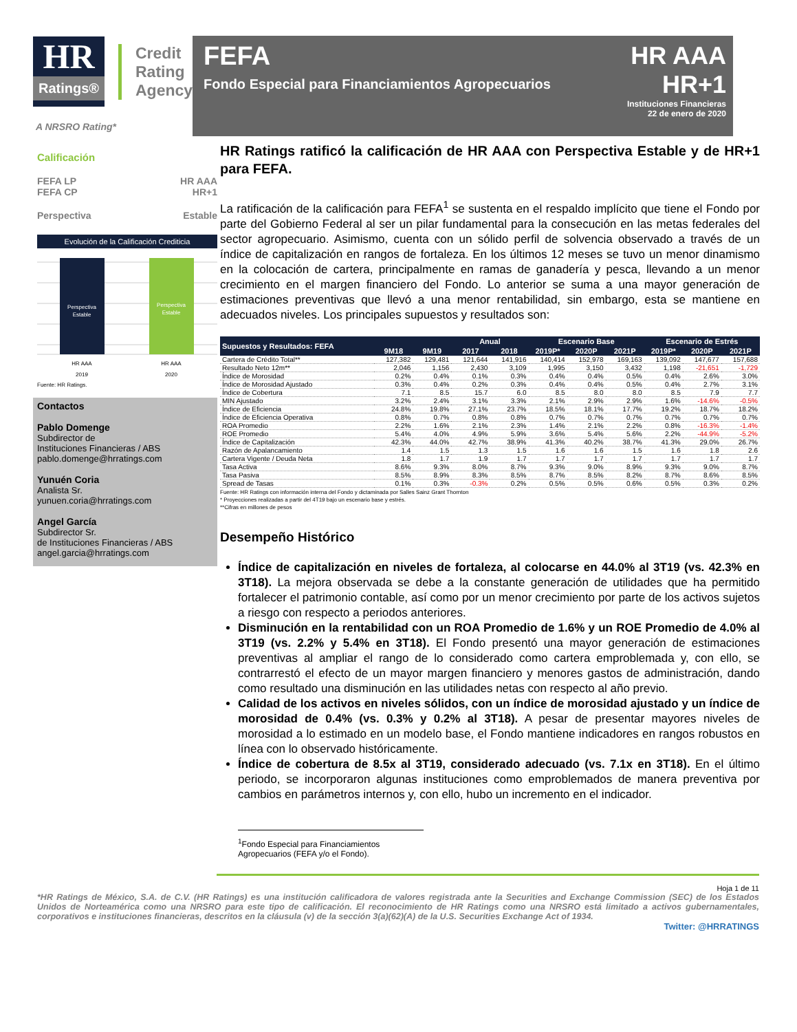HR
Ratings®
Credit
Rating
Agency
A NRSRO Rating*
Calificación
FEFA LP HR AAA
FEFA CP HR+1
Perspectiva Estable
Evolución de la Calificación Crediticia
Perspectiva
Estable
Perspectiva
Estable
HR AAA
HR AAA
2019
2020
Fuente: HR Ratings.
Contactos
Pablo Domenge
Subdirector de
Instituciones Financieras / ABS
pablo.domenge@hrratings.com
Yunuén Coria
Analista Sr.
yunuen.coria@hrratings.com
Angel García
Subdirector Sr.
de Instituciones Financieras / ABS
angel.garcia@hrratings.com
FEFA
Fondo Especial para Financiamientos Agropecuarios
HR AAA
HR+1
Instituciones Financieras
22 de enero de 2020
HR Ratings ratificó la calificación de HR AAA con Perspectiva Estable y de HR+1 para FEFA.
La ratificación de la calificación para FEFA<sup>1</sup> se sustenta en el respaldo implícito que tiene el Fondo por parte del Gobierno Federal al ser un pilar fundamental para la consecución en las metas federales del sector agropecuario. Asimismo, cuenta con un sólido perfil de solvencia observado a través de un índice de capitalización en rangos de fortaleza. En los últimos 12 meses se tuvo un menor dinamismo en la colocación de cartera, principalmente en ramas de ganadería y pesca, llevando a un menor crecimiento en el margen financiero del Fondo. Lo anterior se suma a una mayor generación de estimaciones preventivas que llevó a una menor rentabilidad, sin embargo, esta se mantiene en adecuados niveles. Los principales supuestos y resultados son:
| Supuestos y Resultados: FEFA | | | Anual | | Escenario Base | | | Escenario de Estrés | | |
| --- | --- | --- | --- | --- | --- | --- | --- | --- | --- | --- |
| | 9M18 | 9M19 | 2017 | 2018 | 2019P* | 2020P | 2021P | 2019P* | 2020P | 2021P |
| Cartera de Crédito Total** | 127,382 | 129,481 | 121,644 | 141,916 | 140,414 | 152,978 | 169,163 | 139,092 | 147,677 | 157,688 |
| Resultado Neto 12m** | 2,046 | 1,156 | 2,430 | 3,109 | 1,995 | 3,150 | 3,432 | 1,198 | -21,651 | -1,729 |
| Índice de Morosidad | 0.2% | 0.4% | 0.1% | 0.3% | 0.4% | 0.4% | 0.5% | 0.4% | 2.6% | 3.0% |
| Índice de Morosidad Ajustado | 0.3% | 0.4% | 0.2% | 0.3% | 0.4% | 0.4% | 0.5% | 0.4% | 2.7% | 3.1% |
| Índice de Cobertura | 7.1 | 8.5 | 15.7 | 6.0 | 8.5 | 8.0 | 8.0 | 8.5 | 7.9 | 7.7 |
| MIN Ajustado | 3.2% | 2.4% | 3.1% | 3.3% | 2.1% | 2.9% | 2.9% | 1.6% | -14.6% | -0.5% |
| Índice de Eficiencia | 24.8% | 19.8% | 27.1% | 23.7% | 18.5% | 18.1% | 17.7% | 19.2% | 18.7% | 18.2% |
| Índice de Eficiencia Operativa | 0.8% | 0.7% | 0.8% | 0.8% | 0.7% | 0.7% | 0.7% | 0.7% | 0.7% | 0.7% |
| ROA Promedio | 2.2% | 1.6% | 2.1% | 2.3% | 1.4% | 2.1% | 2.2% | 0.8% | -16.3% | -1.4% |
| ROE Promedio | 5.4% | 4.0% | 4.9% | 5.9% | 3.6% | 5.4% | 5.6% | 2.2% | -44.9% | -5.2% |
| Índice de Capitalización | 42.3% | 44.0% | 42.7% | 38.9% | 41.3% | 40.2% | 38.7% | 41.3% | 29.0% | 26.7% |
| Razón de Apalancamiento | 1.4 | 1.5 | 1.3 | 1.5 | 1.6 | 1.6 | 1.5 | 1.6 | 1.8 | 2.6 |
| Cartera Vigente / Deuda Neta | 1.8 | 1.7 | 1.9 | 1.7 | 1.7 | 1.7 | 1.7 | 1.7 | 1.7 | 1.7 |
| Tasa Activa | 8.6% | 9.3% | 8.0% | 8.7% | 9.3% | 9.0% | 8.9% | 9.3% | 9.0% | 8.7% |
| Tasa Pasiva | 8.5% | 8.9% | 8.3% | 8.5% | 8.7% | 8.5% | 8.2% | 8.7% | 8.6% | 8.5% |
| Spread de Tasas | 0.1% | 0.3% | -0.3% | 0.2% | 0.5% | 0.5% | 0.6% | 0.5% | 0.3% | 0.2% |
Fuente: HR Ratings con información interna del Fondo y dictaminada por Salles Sainz Grant Thornton
* Proyecciones realizadas a partir del 4T19 bajo un escenario base y estrés.
**Cifras en millones de pesos
Desempeño Histórico
Índice de capitalización en niveles de fortaleza, al colocarse en 44.0% al 3T19 (vs. 42.3% en 3T18). La mejora observada se debe a la constante generación de utilidades que ha permitido fortalecer el patrimonio contable, así como por un menor crecimiento por parte de los activos sujetos a riesgo con respecto a periodos anteriores.
Disminución en la rentabilidad con un ROA Promedio de 1.6% y un ROE Promedio de 4.0% al 3T19 (vs. 2.2% y 5.4% en 3T18). El Fondo presentó una mayor generación de estimaciones preventivas al ampliar el rango de lo considerado como cartera emproblemada y, con ello, se contrarrestó el efecto de un mayor margen financiero y menores gastos de administración, dando como resultado una disminución en las utilidades netas con respecto al año previo.
Calidad de los activos en niveles sólidos, con un índice de morosidad ajustado y un índice de morosidad de 0.4% (vs. 0.3% y 0.2% al 3T18). A pesar de presentar mayores niveles de morosidad a lo estimado en un modelo base, el Fondo mantiene indicadores en rangos robustos en línea con lo observado históricamente.
Índice de cobertura de 8.5x al 3T19, considerado adecuado (vs. 7.1x en 3T18). En el último periodo, se incorporaron algunas instituciones como emproblemados de manera preventiva por cambios en parámetros internos y, con ello, hubo un incremento en el indicador.
<sup>1</sup> Fondo Especial para Financiamientos Agropecuarios (FEFA y/o el Fondo).
Hoja 1 de 11
*HR Ratings de México, S.A. de C.V. (HR Ratings) es una institución calificadora de valores registrada ante la Securities and Exchange Commission (SEC) de los Estados Unidos de Norteamérica como una NRSRO para este tipo de calificación. El reconocimiento de HR Ratings como una NRSRO está limitado a activos gubernamentales, corporativos e instituciones financieras, descritos en la cláusula (v) de la sección 3(a)(62)(A) de la U.S. Securities Exchange Act of 1934.
Twitter: @HRRATINGS